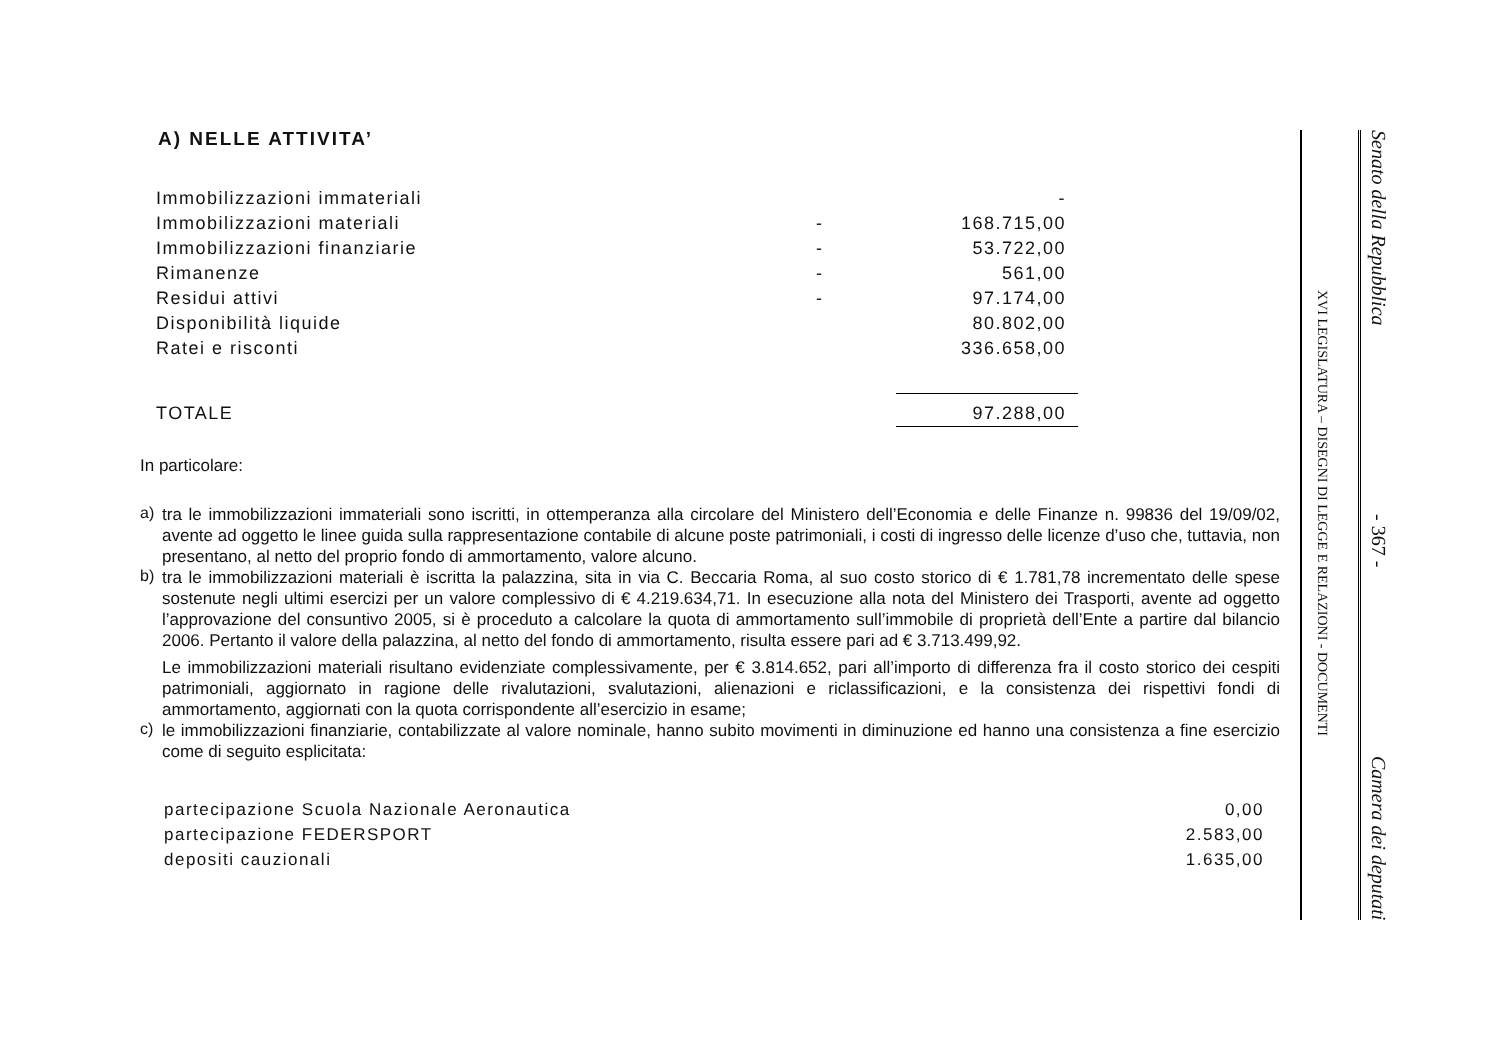A) NELLE ATTIVITA’
| Immobilizzazioni immateriali | | - |
| Immobilizzazioni materiali | - | 168.715,00 |
| Immobilizzazioni finanziarie | - | 53.722,00 |
| Rimanenze | - | 561,00 |
| Residui attivi | - | 97.174,00 |
| Disponibilità liquide | | 80.802,00 |
| Ratei e risconti | | 336.658,00 |
| TOTALE | | 97.288,00 |
In particolare:
a)
tra le immobilizzazioni immateriali sono iscritti, in ottemperanza alla circolare del Ministero dell’Economia e delle Finanze n. 99836 del 19/09/02, avente ad oggetto le linee guida sulla rappresentazione contabile di alcune poste patrimoniali, i costi di ingresso delle licenze d’uso che, tuttavia, non presentano, al netto del proprio fondo di ammortamento, valore alcuno.
b)
tra le immobilizzazioni materiali è iscritta la palazzina, sita in via C. Beccaria Roma, al suo costo storico di € 1.781,78 incrementato delle spese sostenute negli ultimi esercizi per un valore complessivo di € 4.219.634,71. In esecuzione alla nota del Ministero dei Trasporti, avente ad oggetto l’approvazione del consuntivo 2005, si è proceduto a calcolare la quota di ammortamento sull’immobile di proprietà dell’Ente a partire dal bilancio 2006. Pertanto il valore della palazzina, al netto del fondo di ammortamento, risulta essere pari ad € 3.713.499,92.
Le immobilizzazioni materiali risultano evidenziate complessivamente, per € 3.814.652, pari all’importo di differenza fra il costo storico dei cespiti patrimoniali, aggiornato in ragione delle rivalutazioni, svalutazioni, alienazioni e riclassificazioni, e la consistenza dei rispettivi fondi di ammortamento, aggiornati con la quota corrispondente all’esercizio in esame;
c)
le immobilizzazioni finanziarie, contabilizzate al valore nominale, hanno subito movimenti in diminuzione ed hanno una consistenza a fine esercizio come di seguito esplicitata:
| partecipazione Scuola Nazionale Aeronautica | 0,00 |
| partecipazione FEDERSPORT | 2.583,00 |
| depositi cauzionali | 1.635,00 |
XVI LEGISLATURA – DISEGNI DI LEGGE E RELAZIONI - DOCUMENTI
Senato della Repubblica - 367 - Camera dei deputati